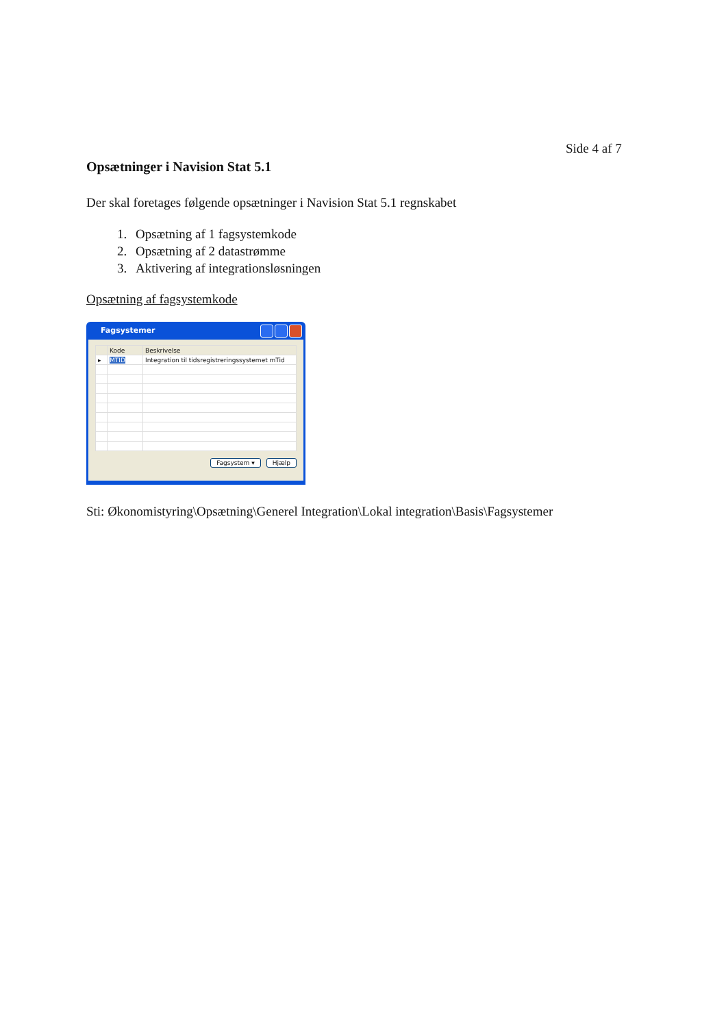Side 4 af 7
Opsætninger i Navision Stat 5.1
Der skal foretages følgende opsætninger i Navision Stat 5.1 regnskabet
1. Opsætning af 1 fagsystemkode
2. Opsætning af 2 datastrømme
3. Aktivering af integrationsløsningen
Opsætning af fagsystemkode
Fagsystemer
| | Kode | Beskrivelse |
| --- | --- | --- |
| ▸ | MTID | Integration til tidsregistreringssystemet mTid |
Fagsystem ▾ Hjælp
Sti: Økonomistyring\Opsætning\Generel Integration\Lokal integration\Basis\Fagsystemer